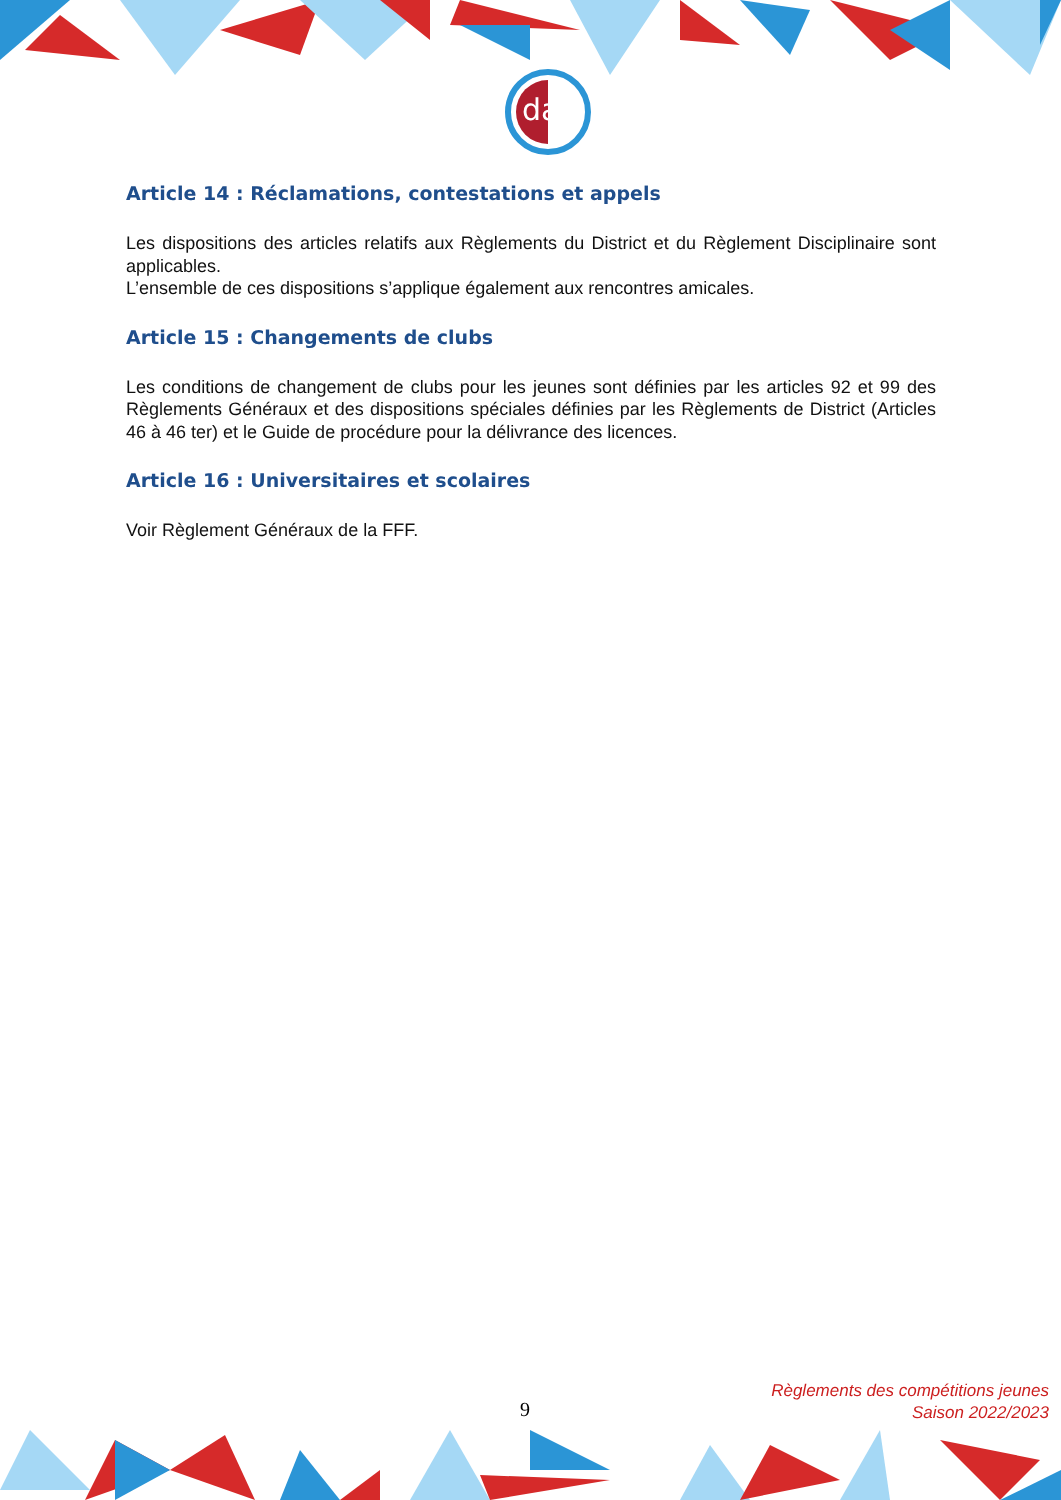daf
Article 14 : Réclamations, contestations et appels
Les dispositions des articles relatifs aux Règlements du District et du Règlement Disciplinaire sont applicables.
L’ensemble de ces dispositions s’applique également aux rencontres amicales.
Article 15 : Changements de clubs
Les conditions de changement de clubs pour les jeunes sont définies par les articles 92 et 99 des Règlements Généraux et des dispositions spéciales définies par les Règlements de District (Articles 46 à 46 ter) et le Guide de procédure pour la délivrance des licences.
Article 16 : Universitaires et scolaires
Voir Règlement Généraux de la FFF.
9
Règlements des compétitions jeunes
Saison 2022/2023